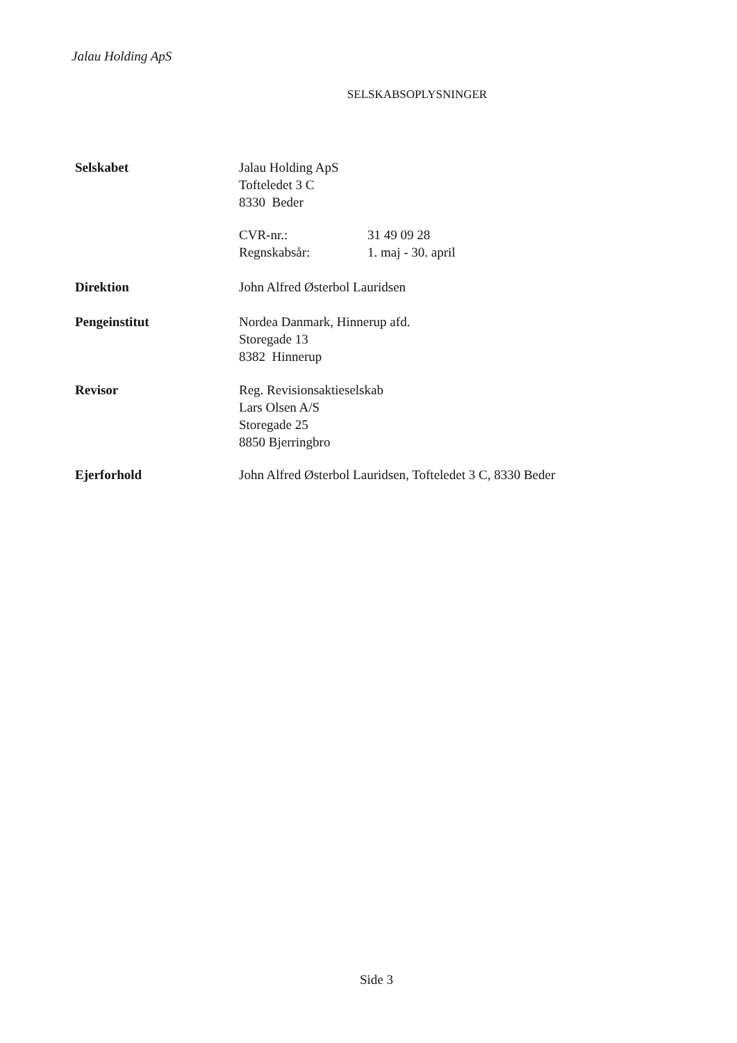Jalau Holding ApS
SELSKABSOPLYSNINGER
Selskabet Jalau Holding ApS
Tofteledet 3 C
8330 Beder
CVR-nr.:
Regnskabsår:
31 49 09 28
1. maj - 30. april
Direktion John Alfred Østerbol Lauridsen
Pengeinstitut Nordea Danmark, Hinnerup afd.
Storegade 13
8382 Hinnerup
Revisor Reg. Revisionsaktieselskab
Lars Olsen A/S
Storegade 25
8850 Bjerringbro
Ejerforhold John Alfred Østerbol Lauridsen, Tofteledet 3 C, 8330 Beder
Side 3